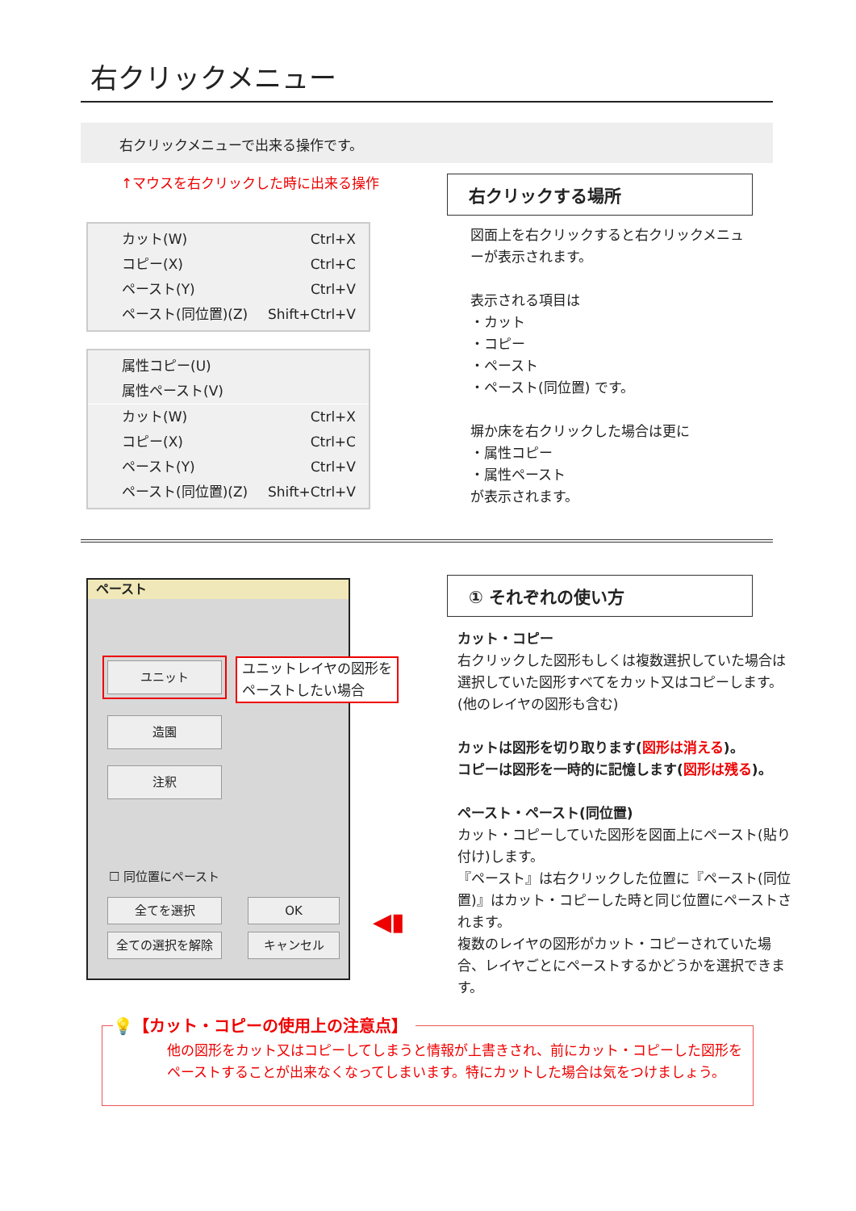右クリックメニュー
右クリックメニューで出来る操作です。
↑マウスを右クリックした時に出来る操作
カット(W) Ctrl+X
コピー(X) Ctrl+C
ペースト(Y) Ctrl+V
ペースト(同位置)(Z) Shift+Ctrl+V
属性コピー(U)
属性ペースト(V)
カット(W) Ctrl+X
コピー(X) Ctrl+C
ペースト(Y) Ctrl+V
ペースト(同位置)(Z) Shift+Ctrl+V
右クリックする場所
図面上を右クリックすると右クリックメニューが表示されます。
表示される項目は
・カット
・コピー
・ペースト
・ペースト(同位置) です。
塀か床を右クリックした場合は更に
・属性コピー
・属性ペースト
が表示されます。
ペースト
ユニット
造園
注釈
☐ 同位置にペースト
全てを選択
全ての選択を解除
OK
キャンセル
ユニットレイヤの図形を
ペーストしたい場合
◀▮
① それぞれの使い方
カット・コピー
右クリックした図形もしくは複数選択していた場合は選択していた図形すべてをカット又はコピーします。(他のレイヤの図形も含む)
カットは図形を切り取ります(図形は消える)。
コピーは図形を一時的に記憶します(図形は残る)。
ペースト・ペースト(同位置)
カット・コピーしていた図形を図面上にペースト(貼り付け)します。
『ペースト』は右クリックした位置に『ペースト(同位置)』はカット・コピーした時と同じ位置にペーストされます。
複数のレイヤの図形がカット・コピーされていた場合、レイヤごとにペーストするかどうかを選択できます。
💡【カット・コピーの使用上の注意点】
他の図形をカット又はコピーしてしまうと情報が上書きされ、前にカット・コピーした図形をペーストすることが出来なくなってしまいます。特にカットした場合は気をつけましょう。